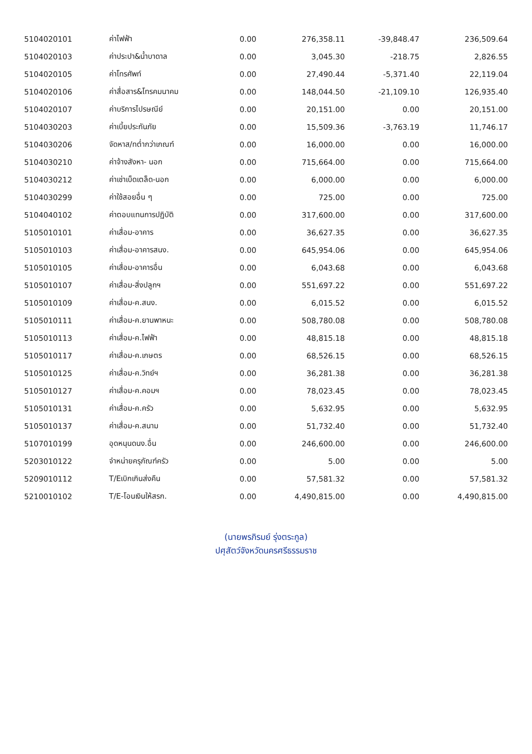| 5104020101 | ค่าไฟฟ้า | 0.00 | 276,358.11 | -39,848.47 | 236,509.64 |
| 5104020103 | ค่าประปา&น้ำบาดาล | 0.00 | 3,045.30 | -218.75 | 2,826.55 |
| 5104020105 | ค่าโทรศัพท์ | 0.00 | 27,490.44 | -5,371.40 | 22,119.04 |
| 5104020106 | ค่าสื่อสาร&โทรคมนาคม | 0.00 | 148,044.50 | -21,109.10 | 126,935.40 |
| 5104020107 | ค่าบริการไปรษณีย์ | 0.00 | 20,151.00 | 0.00 | 20,151.00 |
| 5104030203 | ค่าเบี้ยประกันภัย | 0.00 | 15,509.36 | -3,763.19 | 11,746.17 |
| 5104030206 | จัดหาส/ทต่ำกว่าเกณฑ์ | 0.00 | 16,000.00 | 0.00 | 16,000.00 |
| 5104030210 | ค่าจ้างสังหา- นอก | 0.00 | 715,664.00 | 0.00 | 715,664.00 |
| 5104030212 | ค่าเช่าเบ็ดเตล็ด-นอก | 0.00 | 6,000.00 | 0.00 | 6,000.00 |
| 5104030299 | ค่าใช้สอยอื่น ๆ | 0.00 | 725.00 | 0.00 | 725.00 |
| 5104040102 | ค่าตอบแทนการปฏิบัติ | 0.00 | 317,600.00 | 0.00 | 317,600.00 |
| 5105010101 | ค่าเสื่อม-อาคาร | 0.00 | 36,627.35 | 0.00 | 36,627.35 |
| 5105010103 | ค่าเสื่อม-อาคารสนง. | 0.00 | 645,954.06 | 0.00 | 645,954.06 |
| 5105010105 | ค่าเสื่อม-อาคารอื่น | 0.00 | 6,043.68 | 0.00 | 6,043.68 |
| 5105010107 | ค่าเสื่อม-สิ่งปลูกฯ | 0.00 | 551,697.22 | 0.00 | 551,697.22 |
| 5105010109 | ค่าเสื่อม-ค.สนง. | 0.00 | 6,015.52 | 0.00 | 6,015.52 |
| 5105010111 | ค่าเสื่อม-ค.ยานพาหนะ | 0.00 | 508,780.08 | 0.00 | 508,780.08 |
| 5105010113 | ค่าเสื่อม-ค.ไฟฟ้า | 0.00 | 48,815.18 | 0.00 | 48,815.18 |
| 5105010117 | ค่าเสื่อม-ค.เกษตร | 0.00 | 68,526.15 | 0.00 | 68,526.15 |
| 5105010125 | ค่าเสื่อม-ค.วิทย์ฯ | 0.00 | 36,281.38 | 0.00 | 36,281.38 |
| 5105010127 | ค่าเสื่อม-ค.คอมฯ | 0.00 | 78,023.45 | 0.00 | 78,023.45 |
| 5105010131 | ค่าเสื่อม-ค.ครัว | 0.00 | 5,632.95 | 0.00 | 5,632.95 |
| 5105010137 | ค่าเสื่อม-ค.สนาม | 0.00 | 51,732.40 | 0.00 | 51,732.40 |
| 5107010199 | อุดหนุนดนง.อื่น | 0.00 | 246,600.00 | 0.00 | 246,600.00 |
| 5203010122 | จำหน่ายครุภัณฑ์ครัว | 0.00 | 5.00 | 0.00 | 5.00 |
| 5209010112 | T/Eเบิกเกินส่งคืน | 0.00 | 57,581.32 | 0.00 | 57,581.32 |
| 5210010102 | T/E-โอนเงินให้สรก. | 0.00 | 4,490,815.00 | 0.00 | 4,490,815.00 |
(นายพรภิรมย์ รุ่งตระกูล)
ปศุสัตว์จังหวัดนครศรีธรรมราช